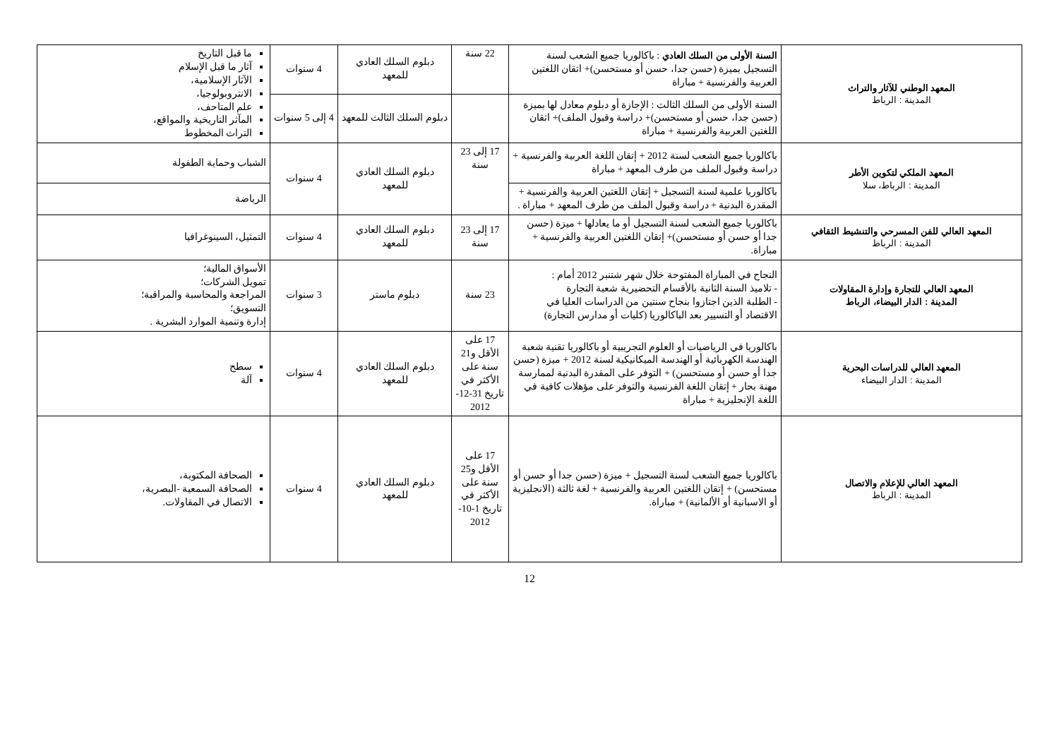| المعهد الوطني للآثار والتراث المدينة : الرباط | السنة الأولى من السلك العادي : باكالوريا جميع الشعب لسنة التسجيل بميزة (حسن جدا، حسن أو مستحسن)+ اتقان اللغتين العربية والفرنسية + مباراة | 22 سنة | دبلوم السلك العادي للمعهد | 4 سنوات | ما قبل التاريخ آثار ما قبل الإسلام الآثار الإسلامية، الانتروبولوجيا، علم المتاحف، المآثر التاريخية والمواقع، التراث المخطوط |
| | السنة الأولى من السلك الثالث : الإجازة أو دبلوم معادل لها بميزة (حسن جدا، حسن أو مستحسن)+ دراسة وقبول الملف)+ اتقان اللغتين العربية والفرنسية + مباراة | | دبلوم السلك الثالث للمعهد | 4 إلى 5 سنوات | |
| المعهد الملكي لتكوين الأطر المدينة : الرباط، سلا | باكالوريا جميع الشعب لسنة 2012 + إتقان اللغة العربية والفرنسية + دراسة وقبول الملف من طرف المعهد + مباراة | 17 إلى 23 سنة | دبلوم السلك العادي للمعهد | 4 سنوات | الشباب وحماية الطفولة |
| | باكالوريا علمية لسنة التسجيل + إتقان اللغتين العربية والفرنسية + المقدرة البدنية + دراسة وقبول الملف من طرف المعهد + مباراة . | | | | الرياضة |
| المعهد العالي للفن المسرحي والتنشيط الثقافي المدينة : الرباط | باكالوريا جميع الشعب لسنة التسجيل أو ما يعادلها + ميزة (حسن جدا أو حسن أو مستحسن)+ إتقان اللغتين العربية والفرنسية + مباراة. | 17 إلى 23 سنة | دبلوم السلك العادي للمعهد | 4 سنوات | التمثيل، السينوغرافيا |
| المعهد العالي للتجارة وإدارة المقاولات المدينة : الدار البيضاء، الرباط | النجاح في المباراة المفتوحة خلال شهر شتنبر 2012 أمام : - تلاميذ السنة الثانية بالأقسام التحضيرية شعبة التجارة - الطلبة الذين اجتازوا بنجاح سنتين من الدراسات العليا في الاقتصاد أو التسيير بعد الباكالوريا (كليات أو مدارس التجارة) | 23 سنة | دبلوم ماستر | 3 سنوات | الأسواق المالية؛ تمويل الشركات؛ المراجعة والمحاسبة والمراقبة؛ التسويق؛ إدارة وتنمية الموارد البشرية . |
| المعهد العالي للدراسات البحرية المدينة : الدار البيضاء | باكالوريا في الرياضيات أو العلوم التجريبية أو باكالوريا تقنية شعبة الهندسة الكهربائية أو الهندسة الميكانيكية لسنة 2012 + ميزة (حسن جدا أو حسن أو مستحسن) + التوفر على المقدرة البدنية لممارسة مهنة بحار + إتقان اللغة الفرنسية والتوفر على مؤهلات كافية في اللغة الإنجليزية + مباراة | 17 على الأقل و21 سنة على الأكثر في تاريخ 31-12-2012 | دبلوم السلك العادي للمعهد | 4 سنوات | سطح آلة |
| المعهد العالي للإعلام والاتصال المدينة : الرباط | باكالوريا جميع الشعب لسنة التسجيل + ميزة (حسن جدا أو حسن أو مستحسن) + إتقان اللغتين العربية والفرنسية + لغة ثالثة (الانجليزية أو الاسبانية أو الألمانية) + مباراة. | 17 على الأقل و25 سنة على الأكثر في تاريخ 1-10-2012 | دبلوم السلك العادي للمعهد | 4 سنوات | الصحافة المكتوبة، الصحافة السمعية -البصرية، الاتصال في المقاولات. |
12